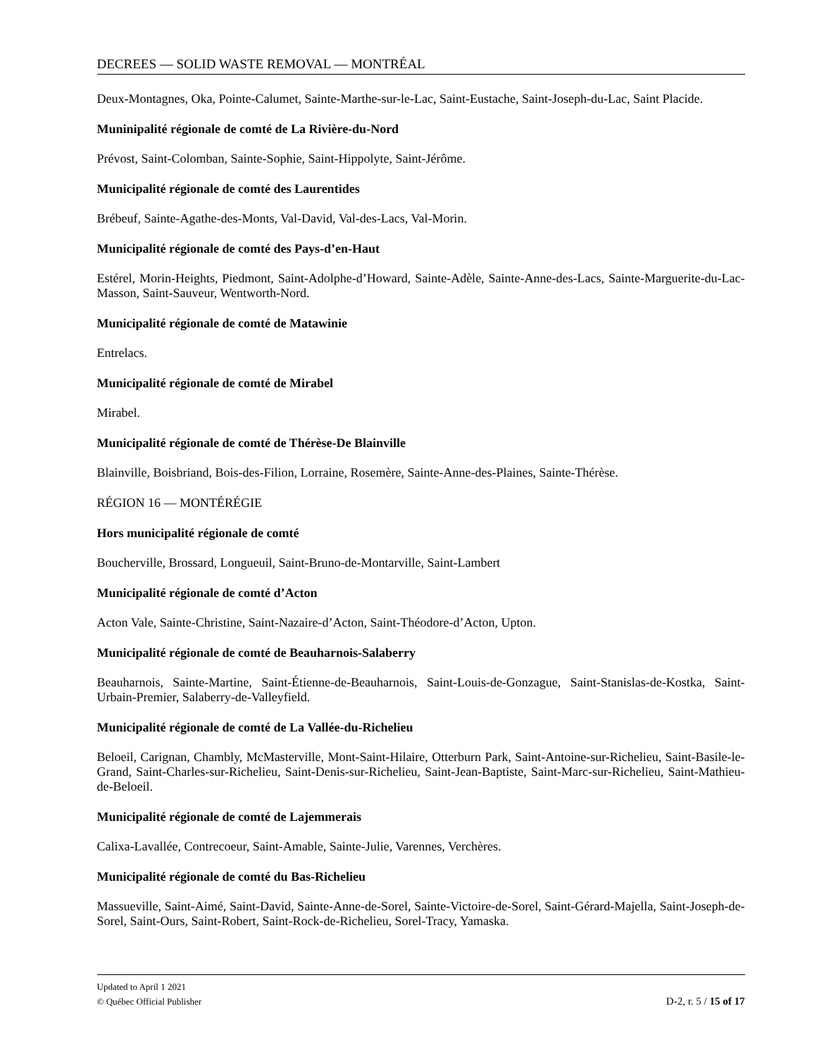DECREES — SOLID WASTE REMOVAL — MONTRÉAL
Deux-Montagnes, Oka, Pointe-Calumet, Sainte-Marthe-sur-le-Lac, Saint-Eustache, Saint-Joseph-du-Lac, Saint Placide.
Muninipalité régionale de comté de La Rivière-du-Nord
Prévost, Saint-Colomban, Sainte-Sophie, Saint-Hippolyte, Saint-Jérôme.
Municipalité régionale de comté des Laurentides
Brébeuf, Sainte-Agathe-des-Monts, Val-David, Val-des-Lacs, Val-Morin.
Municipalité régionale de comté des Pays-d’en-Haut
Estérel, Morin-Heights, Piedmont, Saint-Adolphe-d’Howard, Sainte-Adèle, Sainte-Anne-des-Lacs, Sainte-Marguerite-du-Lac-Masson, Saint-Sauveur, Wentworth-Nord.
Municipalité régionale de comté de Matawinie
Entrelacs.
Municipalité régionale de comté de Mirabel
Mirabel.
Municipalité régionale de comté de Thérèse-De Blainville
Blainville, Boisbriand, Bois-des-Filion, Lorraine, Rosemère, Sainte-Anne-des-Plaines, Sainte-Thérèse.
RÉGION 16 — MONTÉRÉGIE
Hors municipalité régionale de comté
Boucherville, Brossard, Longueuil, Saint-Bruno-de-Montarville, Saint-Lambert
Municipalité régionale de comté d’Acton
Acton Vale, Sainte-Christine, Saint-Nazaire-d’Acton, Saint-Théodore-d’Acton, Upton.
Municipalité régionale de comté de Beauharnois-Salaberry
Beauharnois, Sainte-Martine, Saint-Étienne-de-Beauharnois, Saint-Louis-de-Gonzague, Saint-Stanislas-de-Kostka, Saint-Urbain-Premier, Salaberry-de-Valleyfield.
Municipalité régionale de comté de La Vallée-du-Richelieu
Beloeil, Carignan, Chambly, McMasterville, Mont-Saint-Hilaire, Otterburn Park, Saint-Antoine-sur-Richelieu, Saint-Basile-le-Grand, Saint-Charles-sur-Richelieu, Saint-Denis-sur-Richelieu, Saint-Jean-Baptiste, Saint-Marc-sur-Richelieu, Saint-Mathieu-de-Beloeil.
Municipalité régionale de comté de Lajemmerais
Calixa-Lavallée, Contrecoeur, Saint-Amable, Sainte-Julie, Varennes, Verchères.
Municipalité régionale de comté du Bas-Richelieu
Massueville, Saint-Aimé, Saint-David, Sainte-Anne-de-Sorel, Sainte-Victoire-de-Sorel, Saint-Gérard-Majella, Saint-Joseph-de-Sorel, Saint-Ours, Saint-Robert, Saint-Rock-de-Richelieu, Sorel-Tracy, Yamaska.
Updated to April 1 2021
© Québec Official Publisher D-2, r. 5 / 15 of 17